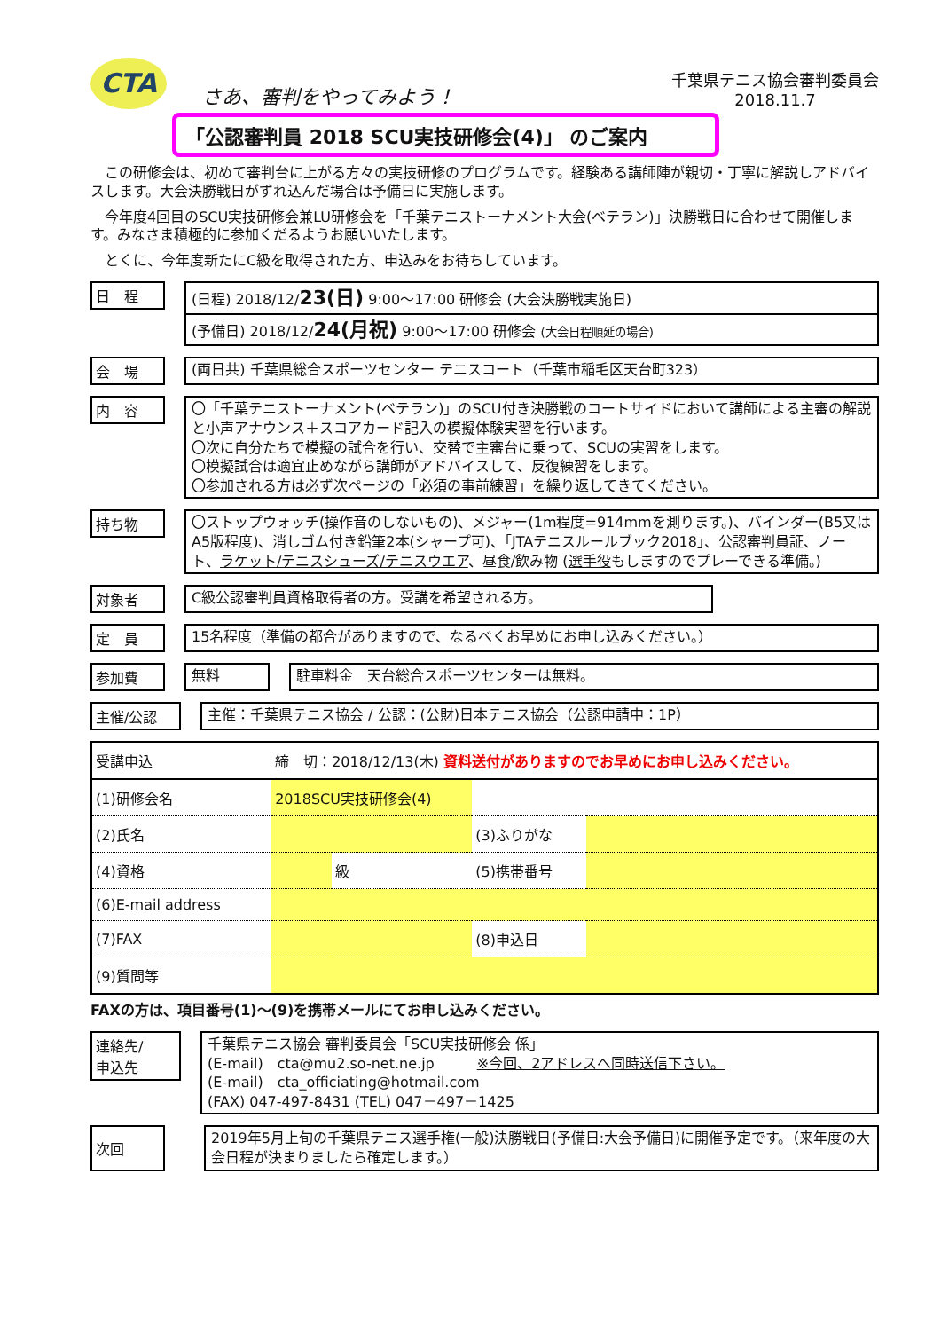CTA
さあ、審判をやってみよう！
千葉県テニス協会審判委員会
2018.11.7
「公認審判員 2018 SCU実技研修会(4)」 のご案内
　この研修会は、初めて審判台に上がる方々の実技研修のプログラムです。経験ある講師陣が親切・丁寧に解説しアドバイスします。大会決勝戦日がずれ込んだ場合は予備日に実施します。
　今年度4回目のSCU実技研修会兼LU研修会を「千葉テニストーナメント大会(ベテラン)」決勝戦日に合わせて開催します。みなさま積極的に参加くだるようお願いいたします。
　とくに、今年度新たにC級を取得された方、申込みをお待ちしています。
日　程
(日程) 2018/12/23(日) 9:00～17:00 研修会 (大会決勝戦実施日)
(予備日) 2018/12/24(月祝) 9:00～17:00 研修会 (大会日程順延の場合)
会　場
(両日共) 千葉県総合スポーツセンター テニスコート（千葉市稲毛区天台町323）
内　容
〇「千葉テニストーナメント(ベテラン)」のSCU付き決勝戦のコートサイドにおいて講師による主審の解説と小声アナウンス＋スコアカード記入の模擬体験実習を行います。
〇次に自分たちで模擬の試合を行い、交替で主審台に乗って、SCUの実習をします。
〇模擬試合は適宜止めながら講師がアドバイスして、反復練習をします。
〇参加される方は必ず次ページの「必須の事前練習」を繰り返してきてください。
持ち物
〇ストップウォッチ(操作音のしないもの)、メジャー(1m程度=914mmを測ります。)、バインダー(B5又はA5版程度)、消しゴム付き鉛筆2本(シャープ可)、「JTAテニスルールブック2018」、公認審判員証、ノート、ラケット/テニスシューズ/テニスウエア、昼食/飲み物 (選手役もしますのでプレーできる準備。)
対象者
C級公認審判員資格取得者の方。受講を希望される方。
定　員
15名程度（準備の都合がありますので、なるべくお早めにお申し込みください。）
参加費
無料 駐車料金　天台総合スポーツセンターは無料。
主催/公認
主催：千葉県テニス協会 / 公認：(公財)日本テニス協会（公認申請中：1P）
| 受講申込 | 締 切：2018/12/13(木) 資料送付がありますのでお早めにお申し込みください。 | | | |
| (1)研修会名 | 2018SCU実技研修会(4) | | | |
| (2)氏名 | | | (3)ふりがな | |
| (4)資格 | | 級 | (5)携帯番号 | |
| (6)E-mail address | | | | |
| (7)FAX | | | (8)申込日 | |
| (9)質問等 | | | | |
FAXの方は、項目番号(1)～(9)を携帯メールにてお申し込みください。
連絡先/
申込先
千葉県テニス協会 審判委員会「SCU実技研修会 係」
(E-mail)　cta@mu2.so-net.ne.jp　　　※今回、2アドレスへ同時送信下さい。
(E-mail)　cta_officiating@hotmail.com
(FAX) 047-497-8431 (TEL) 047－497－1425
次回
2019年5月上旬の千葉県テニス選手権(一般)決勝戦日(予備日:大会予備日)に開催予定です。（来年度の大会日程が決まりましたら確定します。）